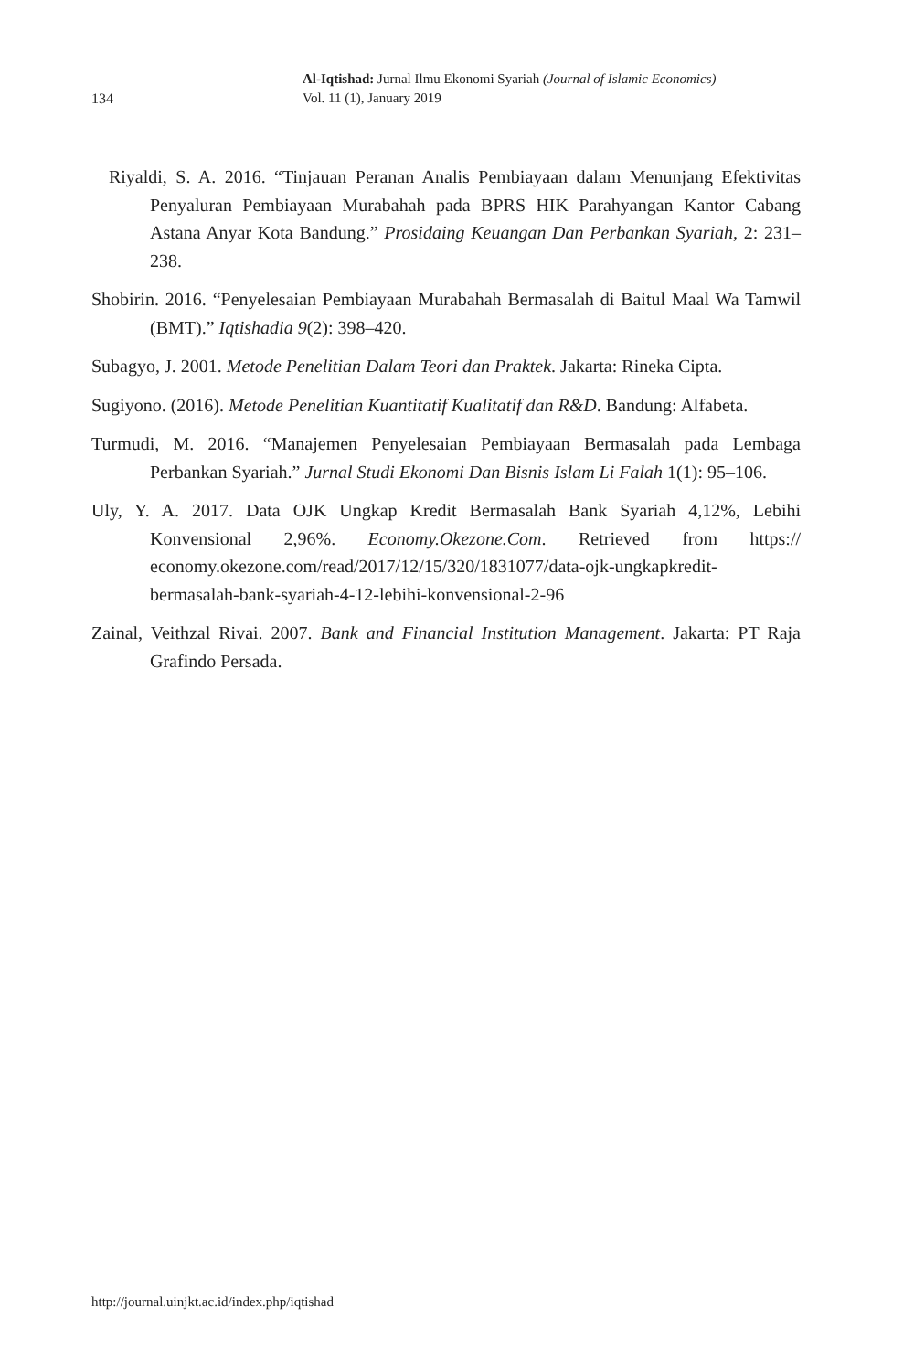134
Al-Iqtishad: Jurnal Ilmu Ekonomi Syariah (Journal of Islamic Economics)
Vol. 11 (1), January 2019
Riyaldi, S. A. 2016. “Tinjauan Peranan Analis Pembiayaan dalam Menunjang Efektivitas Penyaluran Pembiayaan Murabahah pada BPRS HIK Parahyangan Kantor Cabang Astana Anyar Kota Bandung.” Prosidaing Keuangan Dan Perbankan Syariah, 2: 231–238.
Shobirin. 2016. “Penyelesaian Pembiayaan Murabahah Bermasalah di Baitul Maal Wa Tamwil (BMT).” Iqtishadia 9(2): 398–420.
Subagyo, J. 2001. Metode Penelitian Dalam Teori dan Praktek. Jakarta: Rineka Cipta.
Sugiyono. (2016). Metode Penelitian Kuantitatif Kualitatif dan R&D. Bandung: Alfabeta.
Turmudi, M. 2016. “Manajemen Penyelesaian Pembiayaan Bermasalah pada Lembaga Perbankan Syariah.” Jurnal Studi Ekonomi Dan Bisnis Islam Li Falah 1(1): 95–106.
Uly, Y. A. 2017. Data OJK Ungkap Kredit Bermasalah Bank Syariah 4,12%, Lebihi Konvensional 2,96%. Economy.Okezone.Com. Retrieved from https:// economy.okezone.com/read/2017/12/15/320/1831077/data-ojk-ungkapkredit-bermasalah-bank-syariah-4-12-lebihi-konvensional-2-96
Zainal, Veithzal Rivai. 2007. Bank and Financial Institution Management. Jakarta: PT Raja Grafindo Persada.
http://journal.uinjkt.ac.id/index.php/iqtishad